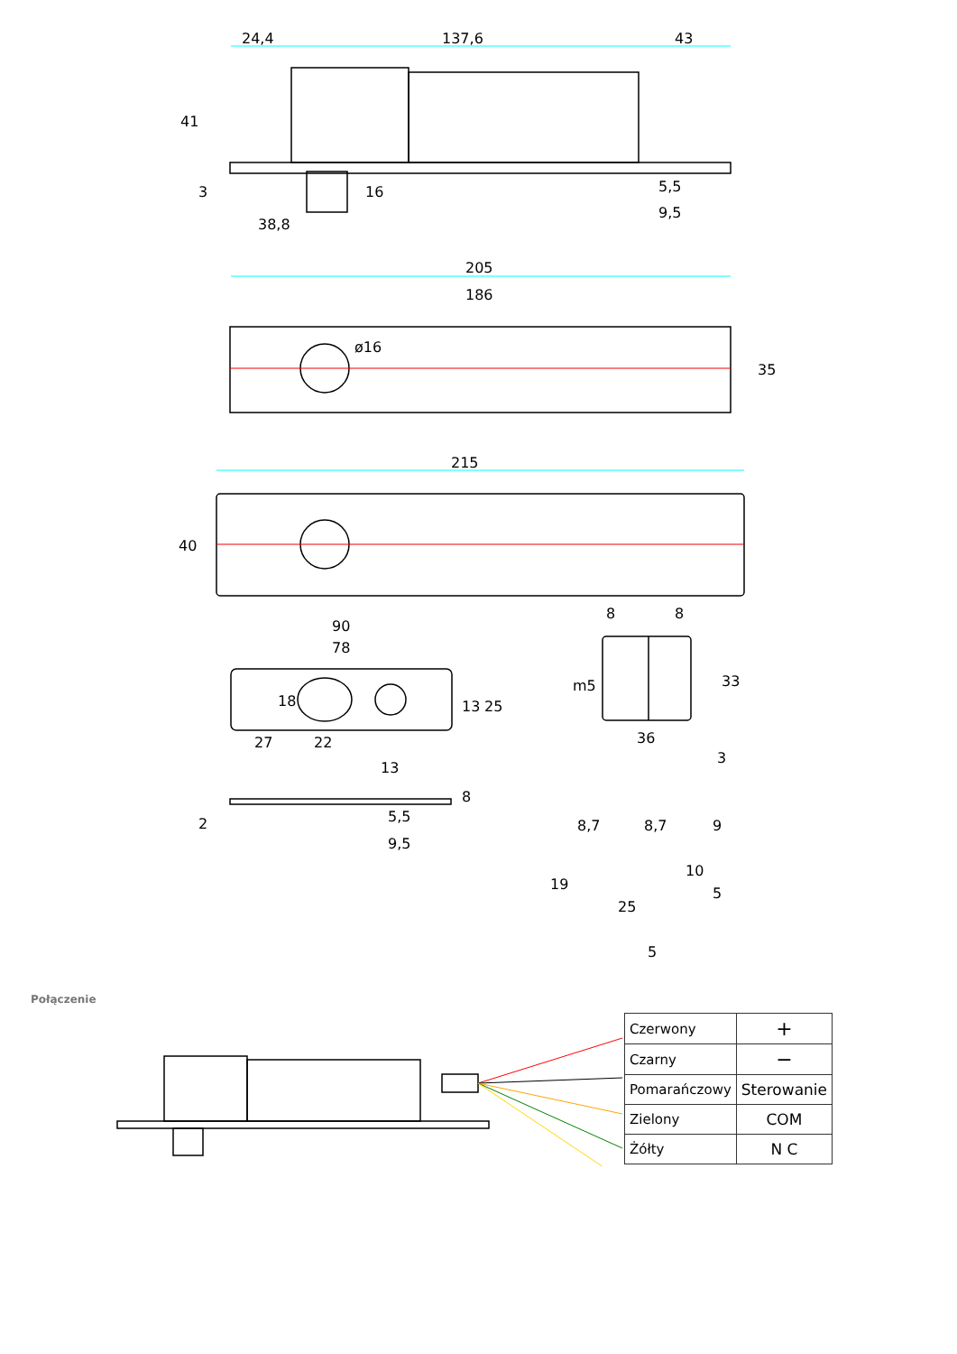24,4
137,6
43
41
3
16
38,8
5,5
9,5
205
186
ø16
35
215
40
90
78
18
13
25
27
22
8
8
m5
33
36
3
13
8
2
5,5
9,5
8,7
8,7
9
19
25
10
5
5
Połączenie
| Czerwony | + |
| Czarny | − |
| Pomarańczowy | Sterowanie |
| Zielony | COM |
| Żółty | N C |